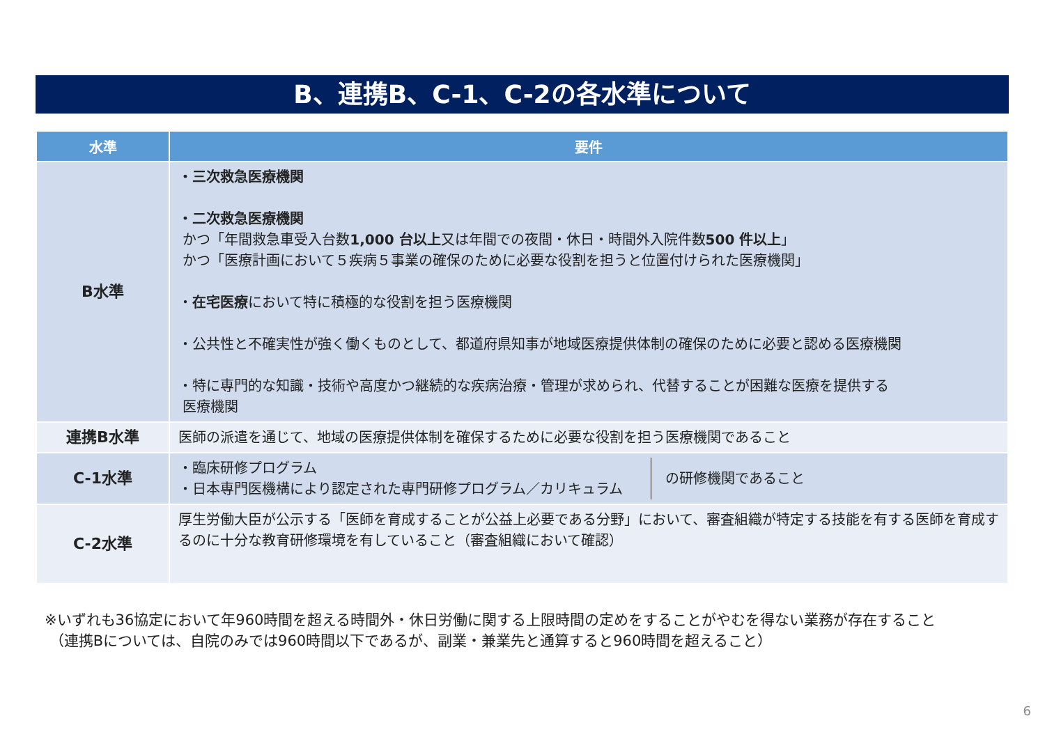B、連携B、C-1、C-2の各水準について
| 水準 | 要件 |
| --- | --- |
| B水準 | ・三次救急医療機関 ・二次救急医療機関 かつ「年間救急車受入台数 1,000 台以上 又は年間での夜間・休日・時間外入院件数 500 件以上 」 かつ「医療計画において５疾病５事業の確保のために必要な役割を担うと位置付けられた医療機関」 ・ 在宅医療 において特に積極的な役割を担う医療機関 ・公共性と不確実性が強く働くものとして、都道府県知事が地域医療提供体制の確保のために必要と認める医療機関 ・特に専門的な知識・技術や高度かつ継続的な疾病治療・管理が求められ、代替することが困難な医療を提供する 医療機関 |
| 連携B水準 | 医師の派遣を通じて、地域の医療提供体制を確保するために必要な役割を担う医療機関であること |
| C-1水準 | ・臨床研修プログラム ・日本専門医機構により認定された専門研修プログラム／カリキュラム の研修機関であること |
| C-2水準 | 厚生労働大臣が公示する「医師を育成することが公益上必要である分野」において、審査組織が特定する技能を有する医師を育成するのに十分な教育研修環境を有していること（審査組織において確認） |
※いずれも36協定において年960時間を超える時間外・休日労働に関する上限時間の定めをすることがやむを得ない業務が存在すること
（連携Bについては、自院のみでは960時間以下であるが、副業・兼業先と通算すると960時間を超えること）
6